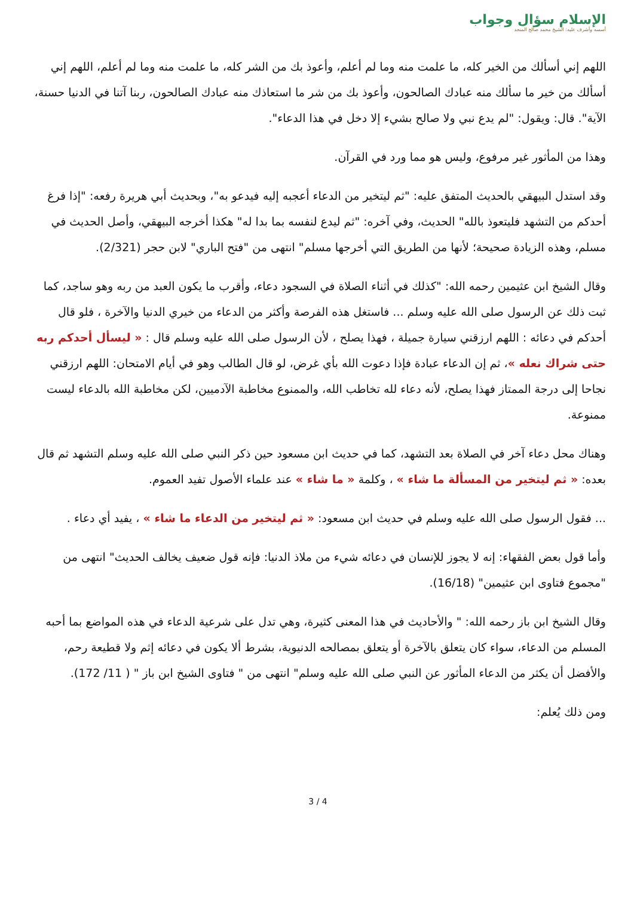الإسلام سؤال وجواب
أسسه وأشرف عليه: الشيخ محمد صالح المنجد
اللهم إني أسألك من الخير كله، ما علمت منه وما لم أعلم، وأعوذ بك من الشر كله، ما علمت منه وما لم أعلم، اللهم إني أسألك من خير ما سألك منه عبادك الصالحون، وأعوذ بك من شر ما استعاذك منه عبادك الصالحون، ربنا آتنا في الدنيا حسنة، الآية". قال: ويقول: "لم يدع نبي ولا صالح بشيء إلا دخل في هذا الدعاء".
وهذا من المأثور غير مرفوع، وليس هو مما ورد في القرآن.
وقد استدل البيهقي بالحديث المتفق عليه: "ثم ليتخير من الدعاء أعجبه إليه فيدعو به"، وبحديث أبي هريرة رفعه: "إذا فرغ أحدكم من التشهد فليتعوذ بالله" الحديث، وفي آخره: "ثم ليدع لنفسه بما بدا له" هكذا أخرجه البيهقي، وأصل الحديث في مسلم، وهذه الزيادة صحيحة؛ لأنها من الطريق التي أخرجها مسلم" انتهى من "فتح الباري" لابن حجر (2/321).
وقال الشيخ ابن عثيمين رحمه الله: "كذلك في أثناء الصلاة في السجود دعاء، وأقرب ما يكون العبد من ربه وهو ساجد، كما ثبت ذلك عن الرسول صلى الله عليه وسلم ... فاستغل هذه الفرصة وأكثر من الدعاء من خيري الدنيا والآخرة ، فلو قال أحدكم في دعائه : اللهم ارزقني سيارة جميلة ، فهذا يصلح ، لأن الرسول صلى الله عليه وسلم قال : « ليسأل أحدكم ربه حتى شراك نعله »، ثم إن الدعاء عبادة فإذا دعوت الله بأي غرض، لو قال الطالب وهو في أيام الامتحان: اللهم ارزقني نجاحا إلى درجة الممتاز فهذا يصلح، لأنه دعاء لله تخاطب الله، والممنوع مخاطبة الآدميين، لكن مخاطبة الله بالدعاء ليست ممنوعة.
وهناك محل دعاء آخر في الصلاة بعد التشهد، كما في حديث ابن مسعود حين ذكر النبي صلى الله عليه وسلم التشهد ثم قال بعده: « ثم ليتخير من المسألة ما شاء » ، وكلمة « ما شاء » عند علماء الأصول تفيد العموم.
... فقول الرسول صلى الله عليه وسلم في حديث ابن مسعود: « ثم ليتخير من الدعاء ما شاء » ، يفيد أي دعاء .
وأما قول بعض الفقهاء: إنه لا يجوز للإنسان في دعائه شيء من ملاذ الدنيا: فإنه قول ضعيف يخالف الحديث" انتهى من "مجموع فتاوى ابن عثيمين" (16/18).
وقال الشيخ ابن باز رحمه الله: " والأحاديث في هذا المعنى كثيرة، وهي تدل على شرعية الدعاء في هذه المواضع بما أحبه المسلم من الدعاء، سواء كان يتعلق بالآخرة أو يتعلق بمصالحه الدنيوية، بشرط ألا يكون في دعائه إثم ولا قطيعة رحم، والأفضل أن يكثر من الدعاء المأثور عن النبي صلى الله عليه وسلم" انتهى من " فتاوى الشيخ ابن باز " ( 11/ 172).
ومن ذلك يُعلم:
3 / 4